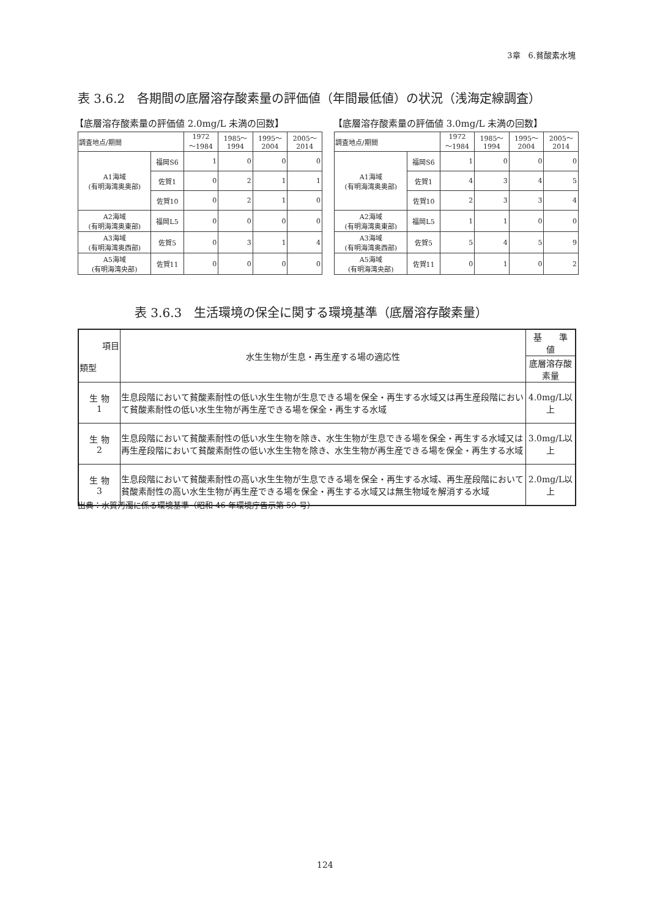3章　6.貧酸素水塊
表 3.6.2　各期間の底層溶存酸素量の評価値（年間最低値）の状況（浅海定線調査）
【底層溶存酸素量の評価値 2.0mg/L 未満の回数】
【底層溶存酸素量の評価値 3.0mg/L 未満の回数】
| 調査地点/期間 | | 1972 ～1984 | 1985～ 1994 | 1995～ 2004 | 2005～ 2014 |
| A1海域 (有明海湾奥奥部) | 福岡S6 | 1 | 0 | 0 | 0 |
| | 佐賀1 | 0 | 2 | 1 | 1 |
| | 佐賀10 | 0 | 2 | 1 | 0 |
| A2海域 (有明海湾奥東部) | 福岡L5 | 0 | 0 | 0 | 0 |
| A3海域 (有明海湾奥西部) | 佐賀5 | 0 | 3 | 1 | 4 |
| A5海域 (有明海湾央部) | 佐賀11 | 0 | 0 | 0 | 0 |
| 調査地点/期間 | | 1972 ～1984 | 1985～ 1994 | 1995～ 2004 | 2005～ 2014 |
| A1海域 (有明海湾奥奥部) | 福岡S6 | 1 | 0 | 0 | 0 |
| | 佐賀1 | 4 | 3 | 4 | 5 |
| | 佐賀10 | 2 | 3 | 3 | 4 |
| A2海域 (有明海湾奥東部) | 福岡L5 | 1 | 1 | 0 | 0 |
| A3海域 (有明海湾奥西部) | 佐賀5 | 5 | 4 | 5 | 9 |
| A5海域 (有明海湾央部) | 佐賀11 | 0 | 1 | 0 | 2 |
表 3.6.3　生活環境の保全に関する環境基準（底層溶存酸素量）
| 項目 類型 | 水生生物が生息・再生産する場の適応性 | 基 準 値 |
| | | 底層溶存酸素量 |
| 生 物 1 | 生息段階において貧酸素耐性の低い水生生物が生息できる場を保全・再生する水域又は再生産段階において貧酸素耐性の低い水生生物が再生産できる場を保全・再生する水域 | 4.0mg/L以上 |
| 生 物 2 | 生息段階において貧酸素耐性の低い水生生物を除き、水生生物が生息できる場を保全・再生する水域又は再生産段階において貧酸素耐性の低い水生生物を除き、水生生物が再生産できる場を保全・再生する水域 | 3.0mg/L以上 |
| 生 物 3 | 生息段階において貧酸素耐性の高い水生生物が生息できる場を保全・再生する水域、再生産段階において貧酸素耐性の高い水生生物が再生産できる場を保全・再生する水域又は無生物域を解消する水域 | 2.0mg/L以上 |
出典：水質汚濁に係る環境基準（昭和 46 年環境庁告示第 59 号）
124